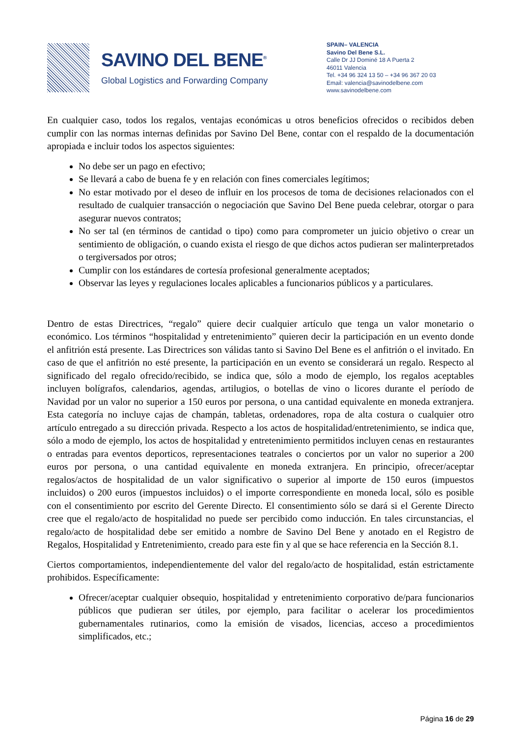SAVINO DEL BENE<sup>®</sup>
Global Logistics and Forwarding Company
SPAIN– VALENCIA
Savino Del Bene S.L.
Calle Dr JJ Dominé 18 A Puerta 2
46011 Valencia
Tel. +34 96 324 13 50 – +34 96 367 20 03
Email: valencia@savinodelbene.com
www.savinodelbene.com
En cualquier caso, todos los regalos, ventajas económicas u otros beneficios ofrecidos o recibidos deben cumplir con las normas internas definidas por Savino Del Bene, contar con el respaldo de la documentación apropiada e incluir todos los aspectos siguientes:
No debe ser un pago en efectivo;
Se llevará a cabo de buena fe y en relación con fines comerciales legítimos;
No estar motivado por el deseo de influir en los procesos de toma de decisiones relacionados con el resultado de cualquier transacción o negociación que Savino Del Bene pueda celebrar, otorgar o para asegurar nuevos contratos;
No ser tal (en términos de cantidad o tipo) como para comprometer un juicio objetivo o crear un sentimiento de obligación, o cuando exista el riesgo de que dichos actos pudieran ser malinterpretados o tergiversados por otros;
Cumplir con los estándares de cortesía profesional generalmente aceptados;
Observar las leyes y regulaciones locales aplicables a funcionarios públicos y a particulares.
Dentro de estas Directrices, “regalo” quiere decir cualquier artículo que tenga un valor monetario o económico. Los términos “hospitalidad y entretenimiento” quieren decir la participación en un evento donde el anfitrión está presente. Las Directrices son válidas tanto si Savino Del Bene es el anfitrión o el invitado. En caso de que el anfitrión no esté presente, la participación en un evento se considerará un regalo. Respecto al significado del regalo ofrecido/recibido, se indica que, sólo a modo de ejemplo, los regalos aceptables incluyen bolígrafos, calendarios, agendas, artilugios, o botellas de vino o licores durante el período de Navidad por un valor no superior a 150 euros por persona, o una cantidad equivalente en moneda extranjera. Esta categoría no incluye cajas de champán, tabletas, ordenadores, ropa de alta costura o cualquier otro artículo entregado a su dirección privada. Respecto a los actos de hospitalidad/entretenimiento, se indica que, sólo a modo de ejemplo, los actos de hospitalidad y entretenimiento permitidos incluyen cenas en restaurantes o entradas para eventos deporticos, representaciones teatrales o conciertos por un valor no superior a 200 euros por persona, o una cantidad equivalente en moneda extranjera. En principio, ofrecer/aceptar regalos/actos de hospitalidad de un valor significativo o superior al importe de 150 euros (impuestos incluidos) o 200 euros (impuestos incluidos) o el importe correspondiente en moneda local, sólo es posible con el consentimiento por escrito del Gerente Directo. El consentimiento sólo se dará si el Gerente Directo cree que el regalo/acto de hospitalidad no puede ser percibido como inducción. En tales circunstancias, el regalo/acto de hospitalidad debe ser emitido a nombre de Savino Del Bene y anotado en el Registro de Regalos, Hospitalidad y Entretenimiento, creado para este fin y al que se hace referencia en la Sección 8.1.
Ciertos comportamientos, independientemente del valor del regalo/acto de hospitalidad, están estrictamente prohibidos. Específicamente:
Ofrecer/aceptar cualquier obsequio, hospitalidad y entretenimiento corporativo de/para funcionarios públicos que pudieran ser útiles, por ejemplo, para facilitar o acelerar los procedimientos gubernamentales rutinarios, como la emisión de visados, licencias, acceso a procedimientos simplificados, etc.;
Página 16 de 29